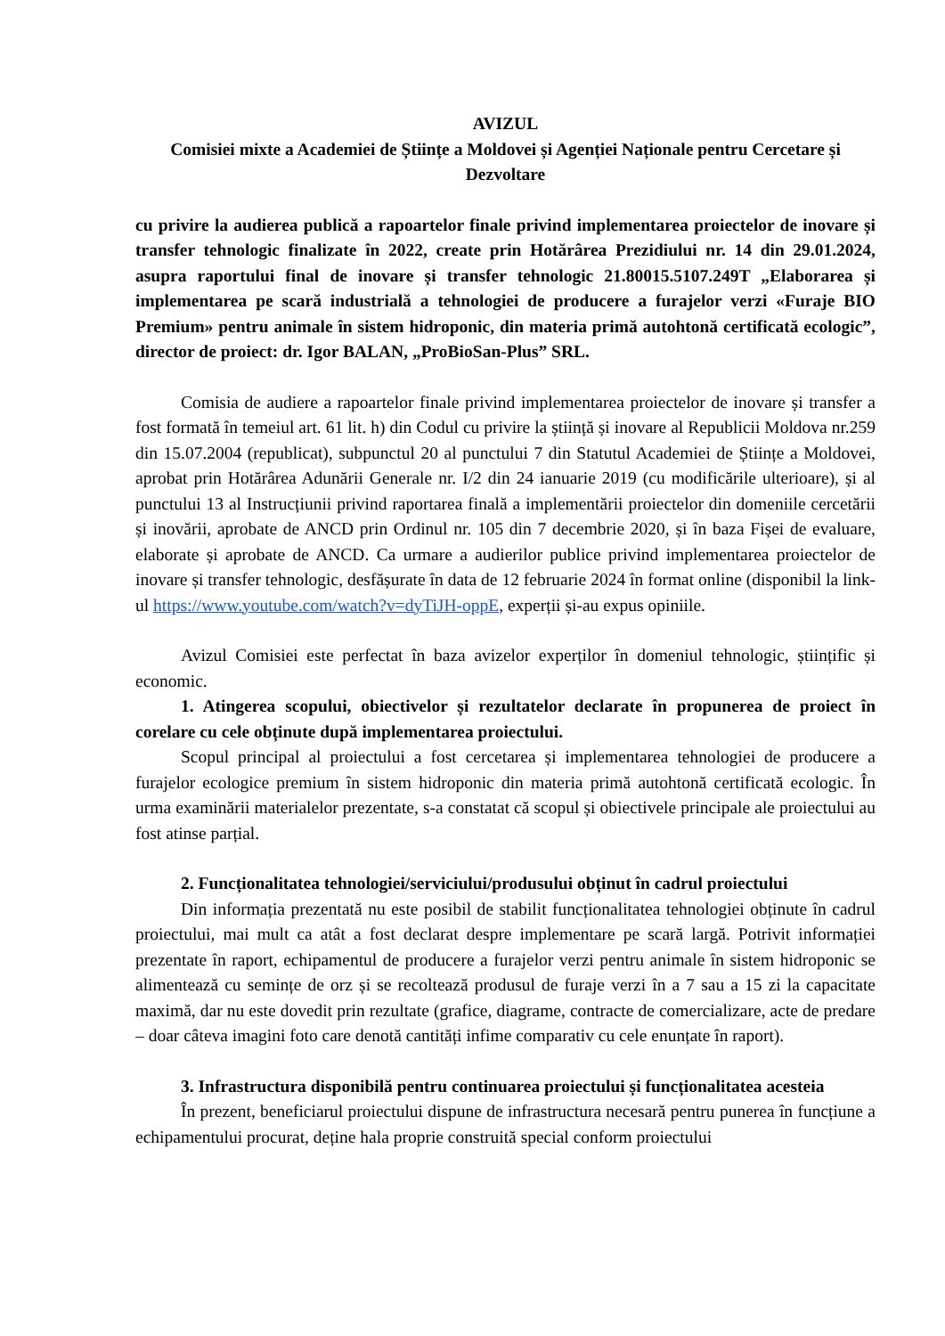AVIZUL
Comisiei mixte a Academiei de Științe a Moldovei și Agenției Naționale pentru Cercetare și Dezvoltare
cu privire la audierea publică a rapoartelor finale privind implementarea proiectelor de inovare și transfer tehnologic finalizate în 2022, create prin Hotărârea Prezidiului nr. 14 din 29.01.2024, asupra raportului final de inovare și transfer tehnologic 21.80015.5107.249T „Elaborarea și implementarea pe scară industrială a tehnologiei de producere a furajelor verzi «Furaje BIO Premium» pentru animale în sistem hidroponic, din materia primă autohtonă certificată ecologic”, director de proiect: dr. Igor BALAN, „ProBioSan-Plus” SRL.
Comisia de audiere a rapoartelor finale privind implementarea proiectelor de inovare și transfer a fost formată în temeiul art. 61 lit. h) din Codul cu privire la știință și inovare al Republicii Moldova nr.259 din 15.07.2004 (republicat), subpunctul 20 al punctului 7 din Statutul Academiei de Științe a Moldovei, aprobat prin Hotărârea Adunării Generale nr. I/2 din 24 ianuarie 2019 (cu modificările ulterioare), și al punctului 13 al Instrucțiunii privind raportarea finală a implementării proiectelor din domeniile cercetării și inovării, aprobate de ANCD prin Ordinul nr. 105 din 7 decembrie 2020, și în baza Fișei de evaluare, elaborate și aprobate de ANCD. Ca urmare a audierilor publice privind implementarea proiectelor de inovare și transfer tehnologic, desfășurate în data de 12 februarie 2024 în format online (disponibil la link-ul https://www.youtube.com/watch?v=dyTiJH-oppE, experții și-au expus opiniile.
Avizul Comisiei este perfectat în baza avizelor experților în domeniul tehnologic, științific și economic.
1. Atingerea scopului, obiectivelor și rezultatelor declarate în propunerea de proiect în corelare cu cele obținute după implementarea proiectului.
Scopul principal al proiectului a fost cercetarea și implementarea tehnologiei de producere a furajelor ecologice premium în sistem hidroponic din materia primă autohtonă certificată ecologic. În urma examinării materialelor prezentate, s-a constatat că scopul și obiectivele principale ale proiectului au fost atinse parțial.
2. Funcționalitatea tehnologiei/serviciului/produsului obținut în cadrul proiectului
Din informația prezentată nu este posibil de stabilit funcționalitatea tehnologiei obținute în cadrul proiectului, mai mult ca atât a fost declarat despre implementare pe scară largă. Potrivit informației prezentate în raport, echipamentul de producere a furajelor verzi pentru animale în sistem hidroponic se alimentează cu semințe de orz și se recoltează produsul de furaje verzi în a 7 sau a 15 zi la capacitate maximă, dar nu este dovedit prin rezultate (grafice, diagrame, contracte de comercializare, acte de predare – doar câteva imagini foto care denotă cantități infime comparativ cu cele enunțate în raport).
3. Infrastructura disponibilă pentru continuarea proiectului și funcționalitatea acesteia
În prezent, beneficiarul proiectului dispune de infrastructura necesară pentru punerea în funcțiune a echipamentului procurat, deține hala proprie construită special conform proiectului